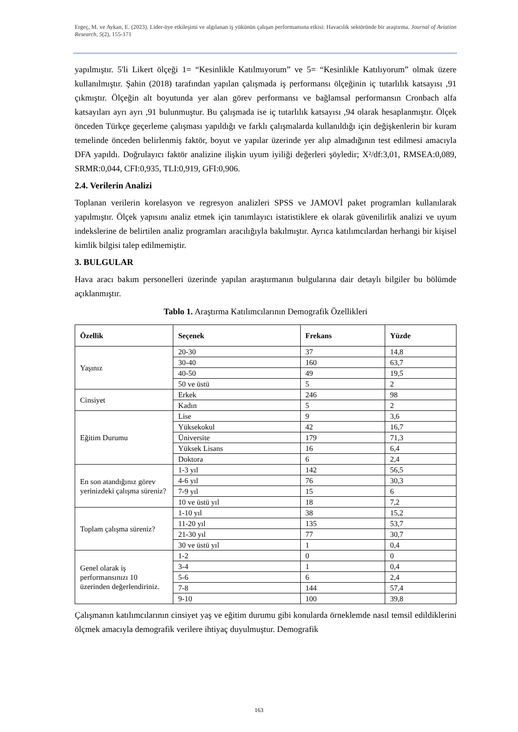Ergeç, M. ve Aykan, E. (2023). Lider-üye etkileşimi ve algılanan iş yükünün çalışan performansına etkisi: Havacılık sektöründe bir araştırma. Journal of Aviation Research, 5(2), 155-171
yapılmıştır. 5'li Likert ölçeği 1= “Kesinlikle Katılmıyorum” ve 5= “Kesinlikle Katılıyorum” olmak üzere kullanılmıştır. Şahin (2018) tarafından yapılan çalışmada iş performansı ölçeğinin iç tutarlılık katsayısı ,91 çıkmıştır. Ölçeğin alt boyutunda yer alan görev performansı ve bağlamsal performansın Cronbach alfa katsayıları ayrı ayrı ,91 bulunmuştur. Bu çalışmada ise iç tutarlılık katsayısı ,94 olarak hesaplanmıştır. Ölçek önceden Türkçe geçerleme çalışması yapıldığı ve farklı çalışmalarda kullanıldığı için değişkenlerin bir kuram temelinde önceden belirlenmiş faktör, boyut ve yapılar üzerinde yer alıp almadığının test edilmesi amacıyla DFA yapıldı. Doğrulayıcı faktör analizine ilişkin uyum iyiliği değerleri şöyledir; X²/df:3,01, RMSEA:0,089, SRMR:0,044, CFI:0,935, TLI:0,919, GFI:0,906.
2.4. Verilerin Analizi
Toplanan verilerin korelasyon ve regresyon analizleri SPSS ve JAMOVİ paket programları kullanılarak yapılmıştır. Ölçek yapısını analiz etmek için tanımlayıcı istatistiklere ek olarak güvenilirlik analizi ve uyum indekslerine de belirtilen analiz programları aracılığıyla bakılmıştır. Ayrıca katılımcılardan herhangi bir kişisel kimlik bilgisi talep edilmemiştir.
3. BULGULAR
Hava aracı bakım personelleri üzerinde yapılan araştırmanın bulgularına dair detaylı bilgiler bu bölümde açıklanmıştır.
Tablo 1. Araştırma Katılımcılarının Demografik Özellikleri
| Özellik | Seçenek | Frekans | Yüzde |
| --- | --- | --- | --- |
| Yaşınız | 20-30 | 37 | 14,8 |
| | 30-40 | 160 | 63,7 |
| | 40-50 | 49 | 19,5 |
| | 50 ve üstü | 5 | 2 |
| Cinsiyet | Erkek | 246 | 98 |
| | Kadın | 5 | 2 |
| Eğitim Durumu | Lise | 9 | 3,6 |
| | Yüksekokul | 42 | 16,7 |
| | Üniversite | 179 | 71,3 |
| | Yüksek Lisans | 16 | 6,4 |
| | Doktora | 6 | 2,4 |
| En son atandığınız görev yerinizdeki çalışma süreniz? | 1-3 yıl | 142 | 56,5 |
| | 4-6 yıl | 76 | 30,3 |
| | 7-9 yıl | 15 | 6 |
| | 10 ve üstü yıl | 18 | 7,2 |
| Toplam çalışma süreniz? | 1-10 yıl | 38 | 15,2 |
| | 11-20 yıl | 135 | 53,7 |
| | 21-30 yıl | 77 | 30,7 |
| | 30 ve üstü yıl | 1 | 0,4 |
| Genel olarak iş performansınızı 10 üzerinden değerlendiriniz. | 1-2 | 0 | 0 |
| | 3-4 | 1 | 0,4 |
| | 5-6 | 6 | 2,4 |
| | 7-8 | 144 | 57,4 |
| | 9-10 | 100 | 39,8 |
Çalışmanın katılımcılarının cinsiyet yaş ve eğitim durumu gibi konularda örneklemde nasıl temsil edildiklerini ölçmek amacıyla demografik verilere ihtiyaç duyulmuştur. Demografik
163